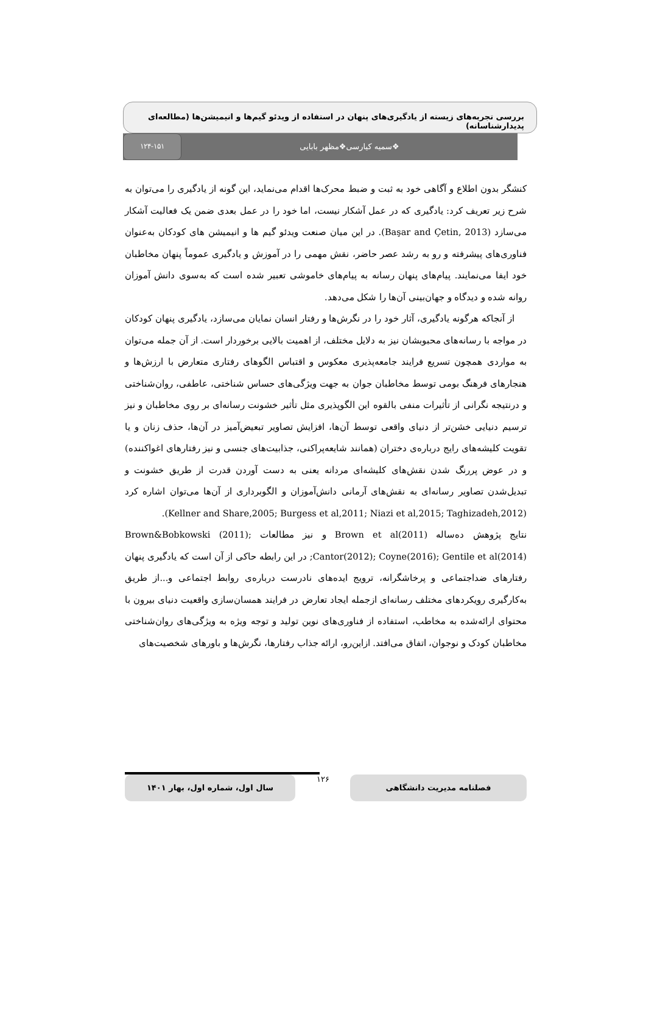بررسی تجربه‌های زیسته از یادگیری‌های پنهان در استفاده از ویدئو گیم‌ها و انیمیشن‌ها (مطالعه‌ای پدیدارشناسانه)
۱۲۴-۱۵۱
❖سمیه کیارسی❖مظهر بابایی
کنشگر بدون اطلاع و آگاهی خود به ثبت و ضبط محرک‌ها اقدام می‌نماید، این گونه از یادگیری را می‌توان به شرح زیر تعریف کرد: یادگیری که در عمل آشکار نیست، اما خود را در عمل بعدی ضمن یک فعالیت آشکار می‌سازد (Başar and Çetin, 2013). در این میان صنعت ویدئو گیم ها و انیمیشن های کودکان به‌عنوان فناوری‌های پیشرفته و رو به رشد عصر حاضر، نقش مهمی را در آموزش و یادگیری عموماً پنهان مخاطبان خود ایفا می‌نمایند. پیام‌های پنهان رسانه به پیام‌های خاموشی تعبیر شده است که به‌سوی دانش آموزان روانه شده و دیدگاه و جهان‌بینی آن‌ها را شکل می‌دهد.
از آنجاکه هرگونه یادگیری، آثار خود را در نگرش‌ها و رفتار انسان نمایان می‌سازد، یادگیری پنهان کودکان در مواجه با رسانه‌های محبوبشان نیز به دلایل مختلف، از اهمیت بالایی برخوردار است. از آن جمله می‌توان به مواردی همچون تسریع فرایند جامعه‌پذیری معکوس و اقتباس الگوهای رفتاری متعارض با ارزش‌ها و هنجارهای فرهنگ بومی توسط مخاطبان جوان به جهت ویژگی‌های حساس شناختی، عاطفی، روان‌شناختی و درنتیجه نگرانی از تأثیرات منفی بالقوه این الگوپذیری مثل تأثیر خشونت رسانه‌ای بر روی مخاطبان و نیز ترسیم دنیایی خشن‌تر از دنیای واقعی توسط آن‌ها، افزایش تصاویر تبعیض‌آمیز در آن‌ها، حذف زنان و یا تقویت کلیشه‌های رایج درباره‌ی دختران (همانند شایعه‌پراکنی، جذابیت‌های جنسی و نیز رفتارهای اغواکننده) و در عوض پررنگ شدن نقش‌های کلیشه‌ای مردانه یعنی به دست آوردن قدرت از طریق خشونت و تبدیل‌شدن تصاویر رسانه‌ای به نقش‌های آرمانی دانش‌آموزان و الگوبرداری از آن‌ها می‌توان اشاره کرد (Kellner and Share,2005; Burgess et al,2011; Niazi et al,2015; Taghizadeh,2012).
نتایج پژوهش ده‌ساله Brown et al(2011) و نیز مطالعات Brown&Bobkowski (2011); Cantor(2012); Coyne(2016); Gentile et al(2014); در این رابطه حاکی از آن است که یادگیری پنهان رفتارهای ضداجتماعی و پرخاشگرانه، ترویج ایده‌های نادرست درباره‌ی روابط اجتماعی و...از طریق به‌کارگیری رویکردهای مختلف رسانه‌ای ازجمله ایجاد تعارض در فرایند همسان‌سازی واقعیت دنیای بیرون با محتوای ارائه‌شده به مخاطب، استفاده از فناوری‌های نوین تولید و توجه ویژه به ویژگی‌های روان‌شناختی مخاطبان کودک و نوجوان، اتفاق می‌افتد. ازاین‌رو، ارائه جذاب رفتارها، نگرش‌ها و باورهای شخصیت‌های
سال اول، شماره اول، بهار ۱۴۰۱
۱۲۶
فصلنامه مدیریت دانشگاهی